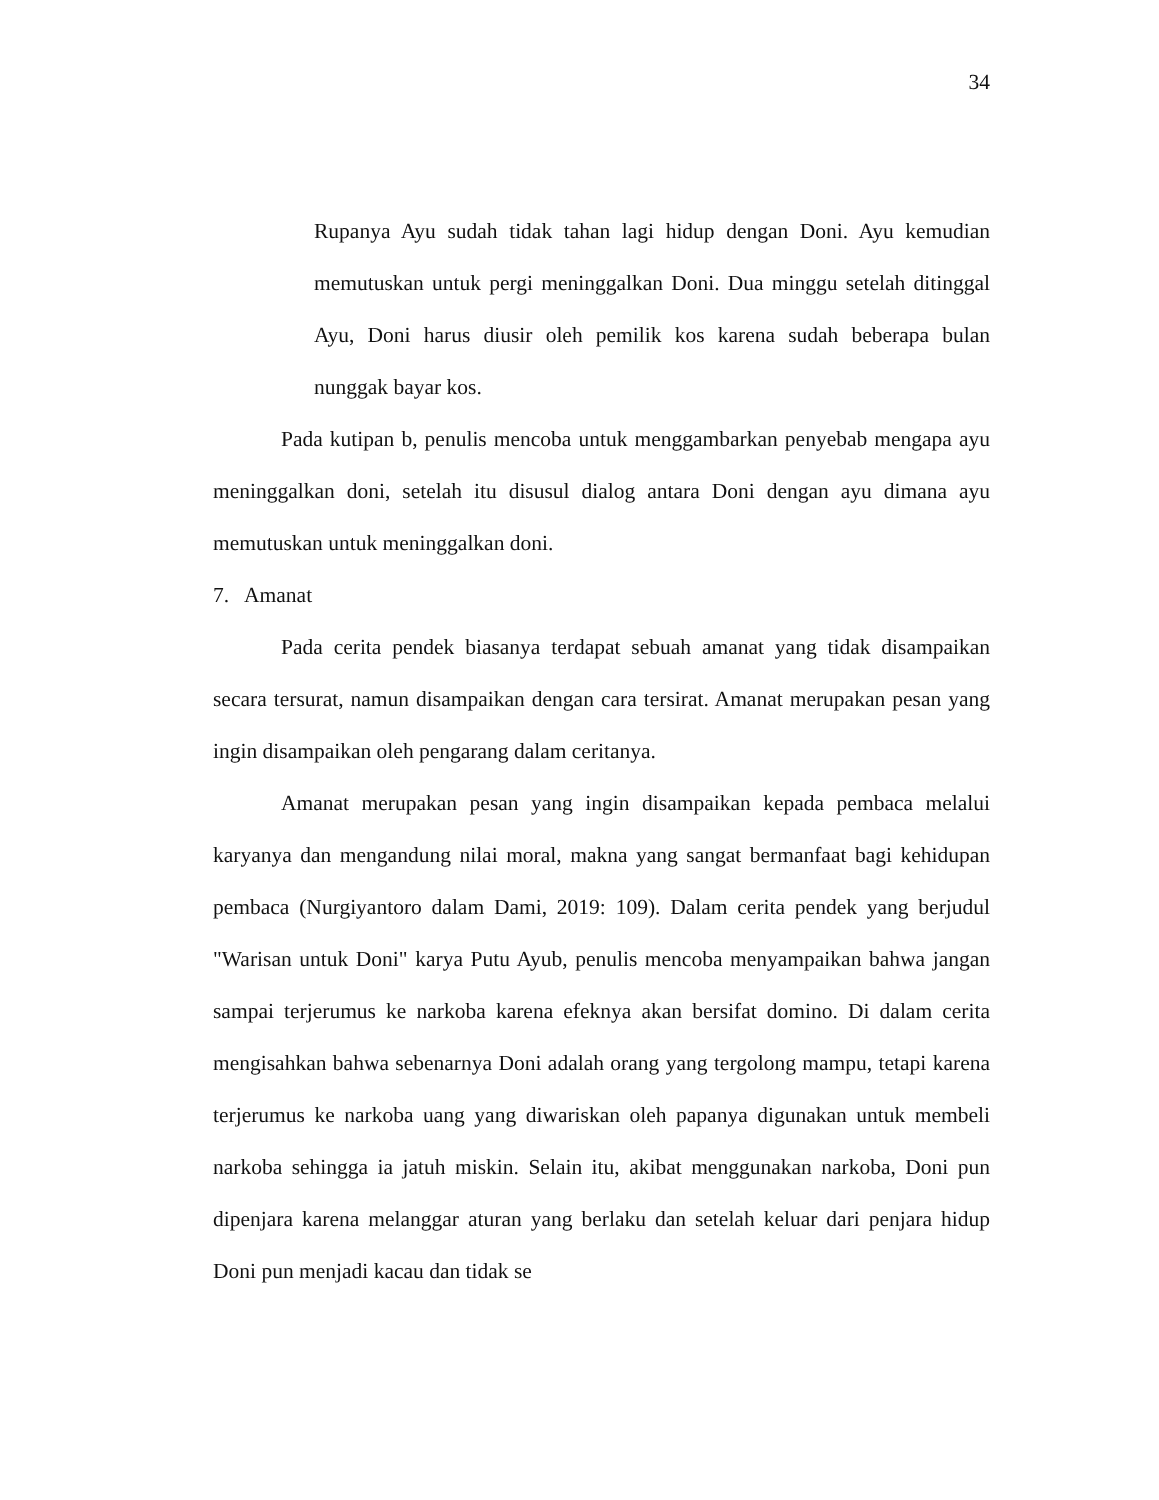34
Rupanya Ayu sudah tidak tahan lagi hidup dengan Doni. Ayu kemudian memutuskan untuk pergi meninggalkan Doni. Dua minggu setelah ditinggal Ayu, Doni harus diusir oleh pemilik kos karena sudah beberapa bulan nunggak bayar kos.
Pada kutipan b, penulis mencoba untuk menggambarkan penyebab mengapa ayu meninggalkan doni, setelah itu disusul dialog antara Doni dengan ayu dimana ayu memutuskan untuk meninggalkan doni.
7. Amanat
Pada cerita pendek biasanya terdapat sebuah amanat yang tidak disampaikan secara tersurat, namun disampaikan dengan cara tersirat. Amanat merupakan pesan yang ingin disampaikan oleh pengarang dalam ceritanya.
Amanat merupakan pesan yang ingin disampaikan kepada pembaca melalui karyanya dan mengandung nilai moral, makna yang sangat bermanfaat bagi kehidupan pembaca (Nurgiyantoro dalam Dami, 2019: 109). Dalam cerita pendek yang berjudul "Warisan untuk Doni" karya Putu Ayub, penulis mencoba menyampaikan bahwa jangan sampai terjerumus ke narkoba karena efeknya akan bersifat domino. Di dalam cerita mengisahkan bahwa sebenarnya Doni adalah orang yang tergolong mampu, tetapi karena terjerumus ke narkoba uang yang diwariskan oleh papanya digunakan untuk membeli narkoba sehingga ia jatuh miskin. Selain itu, akibat menggunakan narkoba, Doni pun dipenjara karena melanggar aturan yang berlaku dan setelah keluar dari penjara hidup Doni pun menjadi kacau dan tidak se